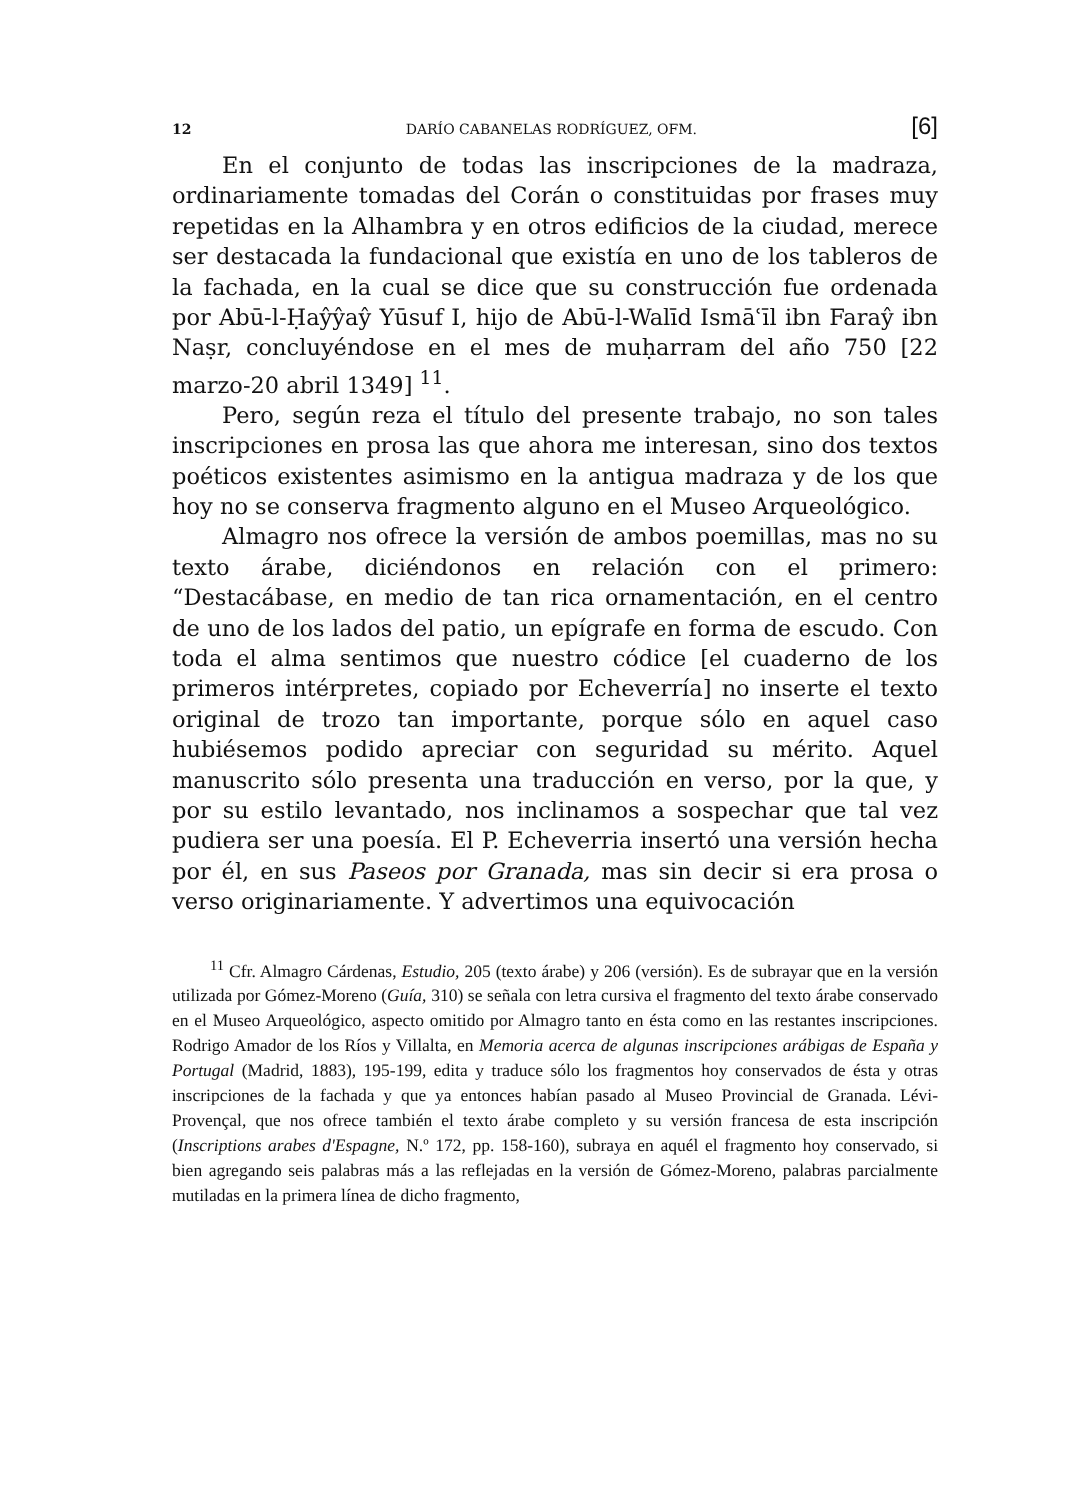12 DARÍO CABANELAS RODRÍGUEZ, OFM. [6]
En el conjunto de todas las inscripciones de la madraza, ordinariamente tomadas del Corán o constituidas por frases muy repetidas en la Alhambra y en otros edificios de la ciudad, merece ser destacada la fundacional que existía en uno de los tableros de la fachada, en la cual se dice que su construcción fue ordenada por Abū-l-Ḥaŷŷaŷ Yūsuf I, hijo de Abū-l-Walīd Ismāʿīl ibn Faraŷ ibn Naṣr, concluyéndose en el mes de muḥarram del año 750 [22 marzo-20 abril 1349] <sup>11</sup>.
Pero, según reza el título del presente trabajo, no son tales inscripciones en prosa las que ahora me interesan, sino dos textos poéticos existentes asimismo en la antigua madraza y de los que hoy no se conserva fragmento alguno en el Museo Arqueológico.
Almagro nos ofrece la versión de ambos poemillas, mas no su texto árabe, diciéndonos en relación con el primero: “Destacábase, en medio de tan rica ornamentación, en el centro de uno de los lados del patio, un epígrafe en forma de escudo. Con toda el alma sentimos que nuestro códice [el cuaderno de los primeros intérpretes, copiado por Echeverría] no inserte el texto original de trozo tan importante, porque sólo en aquel caso hubiésemos podido apreciar con seguridad su mérito. Aquel manuscrito sólo presenta una traducción en verso, por la que, y por su estilo levantado, nos inclinamos a sospechar que tal vez pudiera ser una poesía. El P. Echeverria insertó una versión hecha por él, en sus Paseos por Granada, mas sin decir si era prosa o verso originariamente. Y advertimos una equivocación
<sup>11</sup> Cfr. Almagro Cárdenas, Estudio, 205 (texto árabe) y 206 (versión). Es de subrayar que en la versión utilizada por Gómez-Moreno (Guía, 310) se señala con letra cursiva el fragmento del texto árabe conservado en el Museo Arqueológico, aspecto omitido por Almagro tanto en ésta como en las restantes inscripciones. Rodrigo Amador de los Ríos y Villalta, en Memoria acerca de algunas inscripciones arábigas de España y Portugal (Madrid, 1883), 195-199, edita y traduce sólo los fragmentos hoy conservados de ésta y otras inscripciones de la fachada y que ya entonces habían pasado al Museo Provincial de Granada. Lévi-Provençal, que nos ofrece también el texto árabe completo y su versión francesa de esta inscripción (Inscriptions arabes d'Espagne, N.º 172, pp. 158-160), subraya en aquél el fragmento hoy conservado, si bien agregando seis palabras más a las reflejadas en la versión de Gómez-Moreno, palabras parcialmente mutiladas en la primera línea de dicho fragmento,